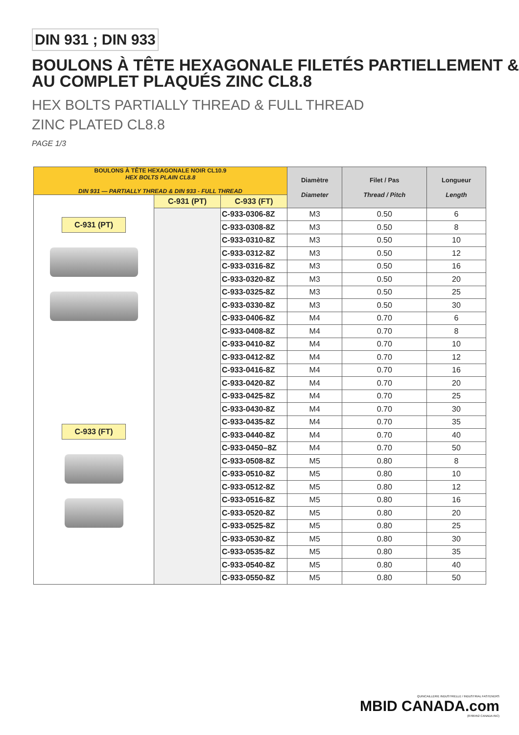DIN 931 ; DIN 933
BOULONS À TÊTE HEXAGONALE FILETÉS PARTIELLEMENT & AU COMPLET PLAQUÉS ZINC CL8.8
HEX BOLTS PARTIALLY THREAD & FULL THREAD
ZINC PLATED CL8.8
PAGE 1/3
| BOULONS À TÊTE HEXAGONALE NOIR CL10.9 HEX BOLTS PLAIN CL8.8 DIN 931 — PARTIALLY THREAD & DIN 933 - FULL THREAD | | | Diamètre Diameter | Filet / Pas Thread / Pitch | Longueur Length |
| --- | --- | --- | --- | --- | --- |
| C-931 (PT) C-933 (FT) | C-931 (PT) | C-933 (FT) | | | |
| | | C-933-0306-8Z | M3 | 0.50 | 6 |
| | | C-933-0308-8Z | M3 | 0.50 | 8 |
| | | C-933-0310-8Z | M3 | 0.50 | 10 |
| | | C-933-0312-8Z | M3 | 0.50 | 12 |
| | | C-933-0316-8Z | M3 | 0.50 | 16 |
| | | C-933-0320-8Z | M3 | 0.50 | 20 |
| | | C-933-0325-8Z | M3 | 0.50 | 25 |
| | | C-933-0330-8Z | M3 | 0.50 | 30 |
| | | C-933-0406-8Z | M4 | 0.70 | 6 |
| | | C-933-0408-8Z | M4 | 0.70 | 8 |
| | | C-933-0410-8Z | M4 | 0.70 | 10 |
| | | C-933-0412-8Z | M4 | 0.70 | 12 |
| | | C-933-0416-8Z | M4 | 0.70 | 16 |
| | | C-933-0420-8Z | M4 | 0.70 | 20 |
| | | C-933-0425-8Z | M4 | 0.70 | 25 |
| | | C-933-0430-8Z | M4 | 0.70 | 30 |
| | | C-933-0435-8Z | M4 | 0.70 | 35 |
| | | C-933-0440-8Z | M4 | 0.70 | 40 |
| | | C-933-0450–8Z | M4 | 0.70 | 50 |
| | | C-933-0508-8Z | M5 | 0.80 | 8 |
| | | C-933-0510-8Z | M5 | 0.80 | 10 |
| | | C-933-0512-8Z | M5 | 0.80 | 12 |
| | | C-933-0516-8Z | M5 | 0.80 | 16 |
| | | C-933-0520-8Z | M5 | 0.80 | 20 |
| | | C-933-0525-8Z | M5 | 0.80 | 25 |
| | | C-933-0530-8Z | M5 | 0.80 | 30 |
| | | C-933-0535-8Z | M5 | 0.80 | 35 |
| | | C-933-0540-8Z | M5 | 0.80 | 40 |
| | | C-933-0550-8Z | M5 | 0.80 | 50 |
QUINCAILLERIE INDUSTRIELLE / INDUSTRIAL FASTENERS
MBID CANADA.com
(8766452 CANADA INC)